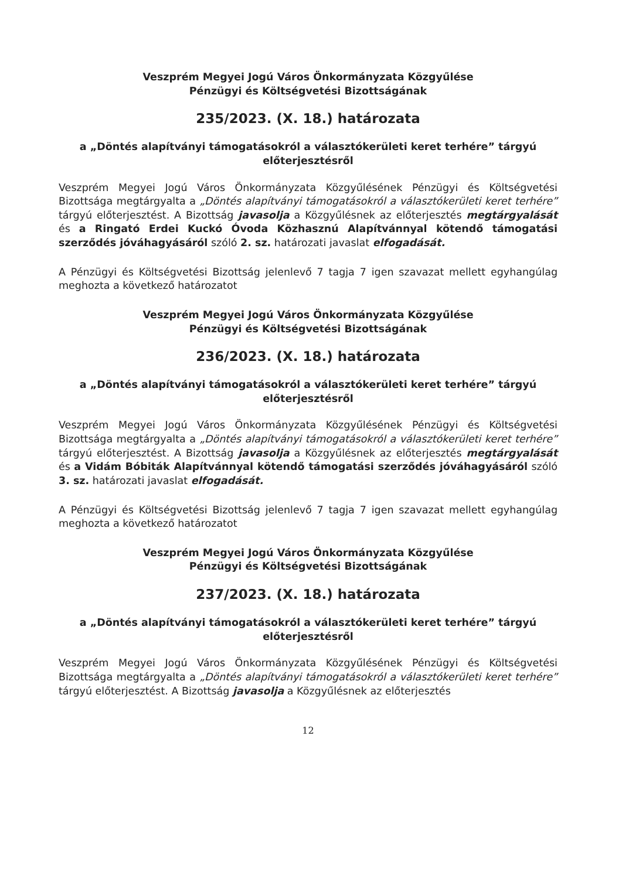Veszprém Megyei Jogú Város Önkormányzata Közgyűlése
Pénzügyi és Költségvetési Bizottságának
235/2023. (X. 18.) határozata
a „Döntés alapítványi támogatásokról a választókerületi keret terhére” tárgyú előterjesztésről
Veszprém Megyei Jogú Város Önkormányzata Közgyűlésének Pénzügyi és Költségvetési Bizottsága megtárgyalta a „Döntés alapítványi támogatásokról a választókerületi keret terhére” tárgyú előterjesztést. A Bizottság javasolja a Közgyűlésnek az előterjesztés megtárgyalását és a Ringató Erdei Kuckó Óvoda Közhasznú Alapítvánnyal kötendő támogatási szerződés jóváhagyásáról szóló 2. sz. határozati javaslat elfogadását.
A Pénzügyi és Költségvetési Bizottság jelenlevő 7 tagja 7 igen szavazat mellett egyhangúlag meghozta a következő határozatot
Veszprém Megyei Jogú Város Önkormányzata Közgyűlése
Pénzügyi és Költségvetési Bizottságának
236/2023. (X. 18.) határozata
a „Döntés alapítványi támogatásokról a választókerületi keret terhére” tárgyú előterjesztésről
Veszprém Megyei Jogú Város Önkormányzata Közgyűlésének Pénzügyi és Költségvetési Bizottsága megtárgyalta a „Döntés alapítványi támogatásokról a választókerületi keret terhére” tárgyú előterjesztést. A Bizottság javasolja a Közgyűlésnek az előterjesztés megtárgyalását és a Vidám Bóbiták Alapítvánnyal kötendő támogatási szerződés jóváhagyásáról szóló 3. sz. határozati javaslat elfogadását.
A Pénzügyi és Költségvetési Bizottság jelenlevő 7 tagja 7 igen szavazat mellett egyhangúlag meghozta a következő határozatot
Veszprém Megyei Jogú Város Önkormányzata Közgyűlése
Pénzügyi és Költségvetési Bizottságának
237/2023. (X. 18.) határozata
a „Döntés alapítványi támogatásokról a választókerületi keret terhére” tárgyú előterjesztésről
Veszprém Megyei Jogú Város Önkormányzata Közgyűlésének Pénzügyi és Költségvetési Bizottsága megtárgyalta a „Döntés alapítványi támogatásokról a választókerületi keret terhére” tárgyú előterjesztést. A Bizottság javasolja a Közgyűlésnek az előterjesztés
12